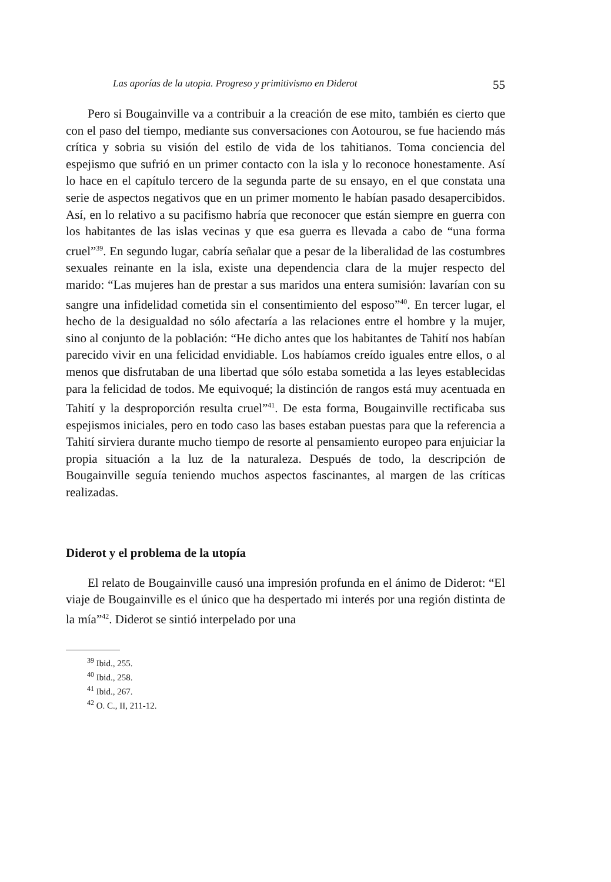Las aporías de la utopia. Progreso y primitivismo en Diderot 55
Pero si Bougainville va a contribuir a la creación de ese mito, también es cierto que con el paso del tiempo, mediante sus conversaciones con Aotourou, se fue haciendo más crítica y sobria su visión del estilo de vida de los tahitianos. Toma conciencia del espejismo que sufrió en un primer contacto con la isla y lo reconoce honestamente. Así lo hace en el capítulo tercero de la segunda parte de su ensayo, en el que constata una serie de aspectos negativos que en un primer momento le habían pasado desapercibidos. Así, en lo relativo a su pacifismo habría que reconocer que están siempre en guerra con los habitantes de las islas vecinas y que esa guerra es llevada a cabo de “una forma cruel”<sup>39</sup>. En segundo lugar, cabría señalar que a pesar de la liberalidad de las costumbres sexuales reinante en la isla, existe una dependencia clara de la mujer respecto del marido: “Las mujeres han de prestar a sus maridos una entera sumisión: lavarían con su sangre una infidelidad cometida sin el consentimiento del esposo”<sup>40</sup>. En tercer lugar, el hecho de la desigualdad no sólo afectaría a las relaciones entre el hombre y la mujer, sino al conjunto de la población: “He dicho antes que los habitantes de Tahití nos habían parecido vivir en una felicidad envidiable. Los habíamos creído iguales entre ellos, o al menos que disfrutaban de una libertad que sólo estaba sometida a las leyes establecidas para la felicidad de todos. Me equivoqué; la distinción de rangos está muy acentuada en Tahití y la desproporción resulta cruel”<sup>41</sup>. De esta forma, Bougainville rectificaba sus espejismos iniciales, pero en todo caso las bases estaban puestas para que la referencia a Tahití sirviera durante mucho tiempo de resorte al pensamiento europeo para enjuiciar la propia situación a la luz de la naturaleza. Después de todo, la descripción de Bougainville seguía teniendo muchos aspectos fascinantes, al margen de las críticas realizadas.
Diderot y el problema de la utopía
El relato de Bougainville causó una impresión profunda en el ánimo de Diderot: “El viaje de Bougainville es el único que ha despertado mi interés por una región distinta de la mía”<sup>42</sup>. Diderot se sintió interpelado por una
<sup>39</sup> Ibid., 255.
<sup>40</sup> Ibid., 258.
<sup>41</sup> Ibid., 267.
<sup>42</sup> O. C., II, 211-12.